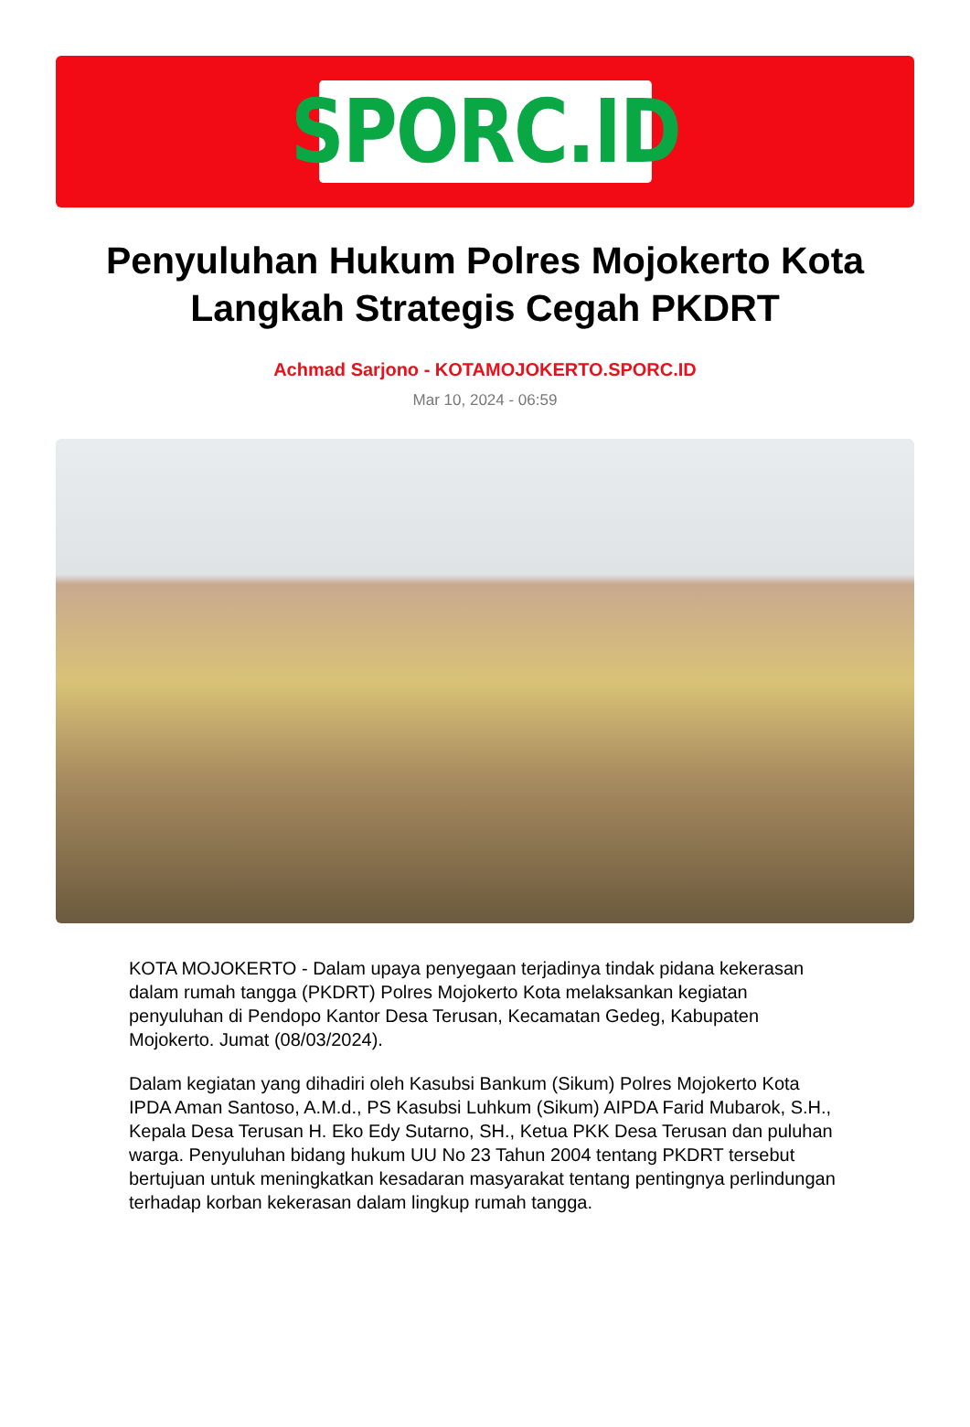SPORC.ID
Penyuluhan Hukum Polres Mojokerto Kota Langkah Strategis Cegah PKDRT
Achmad Sarjono - KOTAMOJOKERTO.SPORC.ID
Mar 10, 2024 - 06:59
KOTA MOJOKERTO - Dalam upaya penyegaan terjadinya tindak pidana kekerasan dalam rumah tangga (PKDRT) Polres Mojokerto Kota melaksankan kegiatan penyuluhan di Pendopo Kantor Desa Terusan, Kecamatan Gedeg, Kabupaten Mojokerto. Jumat (08/03/2024).
Dalam kegiatan yang dihadiri oleh Kasubsi Bankum (Sikum) Polres Mojokerto Kota IPDA Aman Santoso, A.M.d., PS Kasubsi Luhkum (Sikum) AIPDA Farid Mubarok, S.H., Kepala Desa Terusan H. Eko Edy Sutarno, SH., Ketua PKK Desa Terusan dan puluhan warga. Penyuluhan bidang hukum UU No 23 Tahun 2004 tentang PKDRT tersebut bertujuan untuk meningkatkan kesadaran masyarakat tentang pentingnya perlindungan terhadap korban kekerasan dalam lingkup rumah tangga.